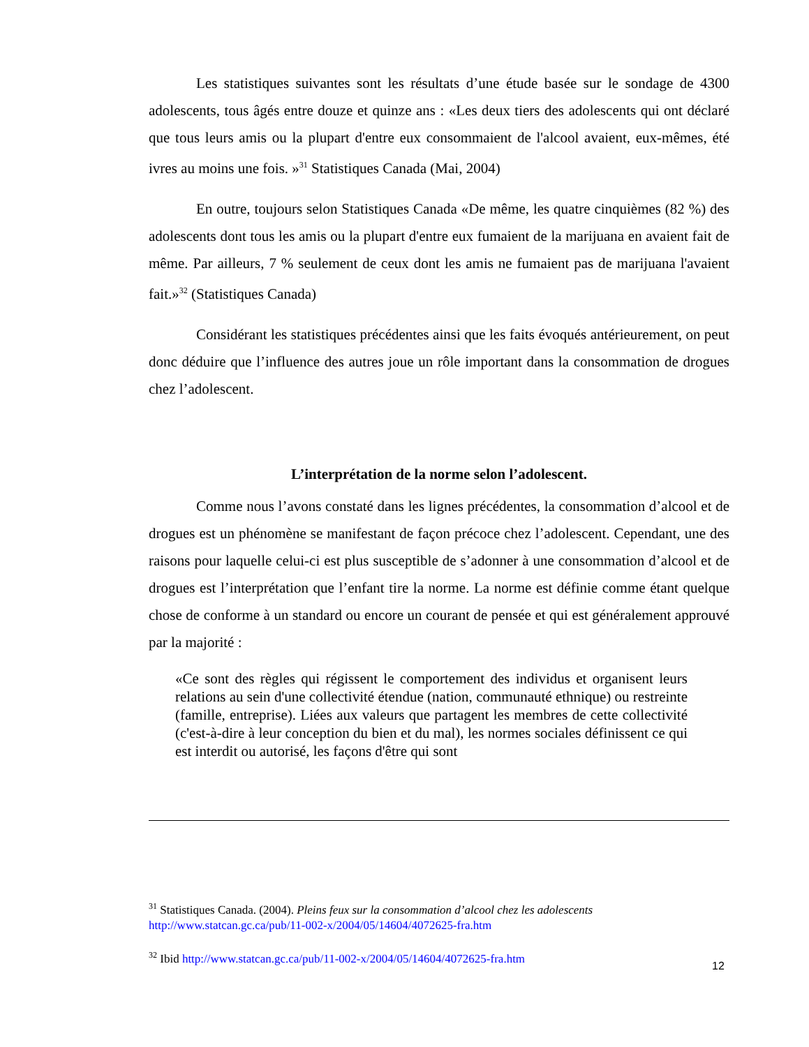Les statistiques suivantes sont les résultats d’une étude basée sur le sondage de 4300 adolescents, tous âgés entre douze et quinze ans : «Les deux tiers des adolescents qui ont déclaré que tous leurs amis ou la plupart d'entre eux consommaient de l'alcool avaient, eux-mêmes, été ivres au moins une fois. »<sup>31</sup> Statistiques Canada (Mai, 2004)
En outre, toujours selon Statistiques Canada «De même, les quatre cinquièmes (82 %) des adolescents dont tous les amis ou la plupart d'entre eux fumaient de la marijuana en avaient fait de même. Par ailleurs, 7 % seulement de ceux dont les amis ne fumaient pas de marijuana l'avaient fait.»<sup>32</sup> (Statistiques Canada)
Considérant les statistiques précédentes ainsi que les faits évoqués antérieurement, on peut donc déduire que l’influence des autres joue un rôle important dans la consommation de drogues chez l’adolescent.
L’interprétation de la norme selon l’adolescent.
Comme nous l’avons constaté dans les lignes précédentes, la consommation d’alcool et de drogues est un phénomène se manifestant de façon précoce chez l’adolescent. Cependant, une des raisons pour laquelle celui-ci est plus susceptible de s’adonner à une consommation d’alcool et de drogues est l’interprétation que l’enfant tire la norme. La norme est définie comme étant quelque chose de conforme à un standard ou encore un courant de pensée et qui est généralement approuvé par la majorité :
«Ce sont des règles qui régissent le comportement des individus et organisent leurs relations au sein d'une collectivité étendue (nation, communauté ethnique) ou restreinte (famille, entreprise). Liées aux valeurs que partagent les membres de cette collectivité (c'est-à-dire à leur conception du bien et du mal), les normes sociales définissent ce qui est interdit ou autorisé, les façons d'être qui sont
<sup>31</sup> Statistiques Canada. (2004). Pleins feux sur la consommation d’alcool chez les adolescents
http://www.statcan.gc.ca/pub/11-002-x/2004/05/14604/4072625-fra.htm
<sup>32</sup> Ibid http://www.statcan.gc.ca/pub/11-002-x/2004/05/14604/4072625-fra.htm
12